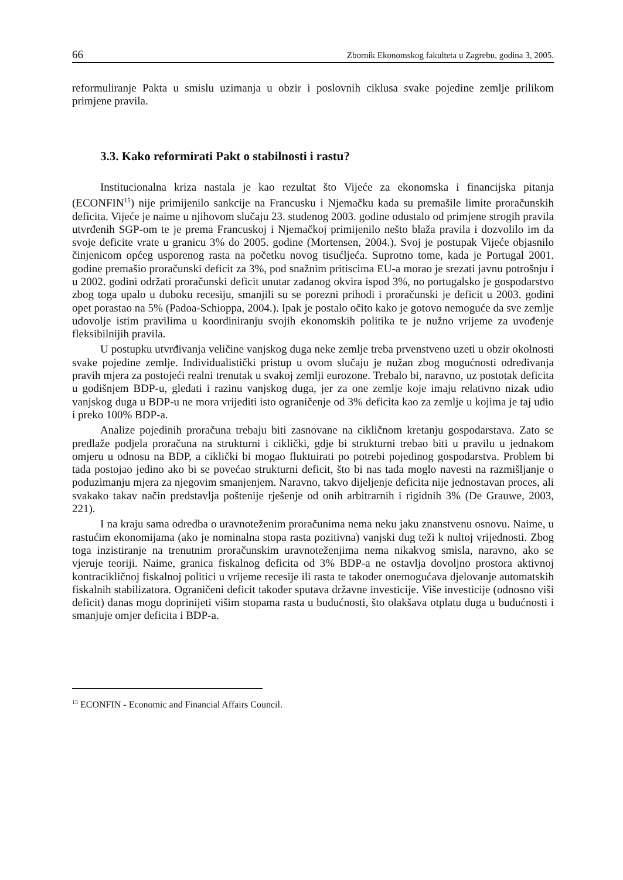66 Zbornik Ekonomskog fakulteta u Zagrebu, godina 3, 2005.
reformuliranje Pakta u smislu uzimanja u obzir i poslovnih ciklusa svake pojedine zemlje prilikom primjene pravila.
3.3. Kako reformirati Pakt o stabilnosti i rastu?
Institucionalna kriza nastala je kao rezultat što Vijeće za ekonomska i financijska pitanja (ECONFIN<sup>15</sup>) nije primijenilo sankcije na Francusku i Njemačku kada su premašile limite proračunskih deficita. Vijeće je naime u njihovom slučaju 23. studenog 2003. godine odustalo od primjene strogih pravila utvrđenih SGP-om te je prema Francuskoj i Njemačkoj primijenilo nešto blaža pravila i dozvolilo im da svoje deficite vrate u granicu 3% do 2005. godine (Mortensen, 2004.). Svoj je postupak Vijeće objasnilo činjenicom općeg usporenog rasta na početku novog tisućljeća. Suprotno tome, kada je Portugal 2001. godine premašio proračunski deficit za 3%, pod snažnim pritiscima EU-a morao je srezati javnu potrošnju i u 2002. godini održati proračunski deficit unutar zadanog okvira ispod 3%, no portugalsko je gospodarstvo zbog toga upalo u duboku recesiju, smanjili su se porezni prihodi i proračunski je deficit u 2003. godini opet porastao na 5% (Padoa-Schioppa, 2004.). Ipak je postalo očito kako je gotovo nemoguće da sve zemlje udovolje istim pravilima u koordiniranju svojih ekonomskih politika te je nužno vrijeme za uvođenje fleksibilnijih pravila.
U postupku utvrđivanja veličine vanjskog duga neke zemlje treba prvenstveno uzeti u obzir okolnosti svake pojedine zemlje. Individualistički pristup u ovom slučaju je nužan zbog mogućnosti određivanja pravih mjera za postojeći realni trenutak u svakoj zemlji eurozone. Trebalo bi, naravno, uz postotak deficita u godišnjem BDP-u, gledati i razinu vanjskog duga, jer za one zemlje koje imaju relativno nizak udio vanjskog duga u BDP-u ne mora vrijediti isto ograničenje od 3% deficita kao za zemlje u kojima je taj udio i preko 100% BDP-a.
Analize pojedinih proračuna trebaju biti zasnovane na cikličnom kretanju gospodarstava. Zato se predlaže podjela proračuna na strukturni i ciklički, gdje bi strukturni trebao biti u pravilu u jednakom omjeru u odnosu na BDP, a ciklički bi mogao fluktuirati po potrebi pojedinog gospodarstva. Problem bi tada postojao jedino ako bi se povećao strukturni deficit, što bi nas tada moglo navesti na razmišljanje o poduzimanju mjera za njegovim smanjenjem. Naravno, takvo dijeljenje deficita nije jednostavan proces, ali svakako takav način predstavlja poštenije rješenje od onih arbitrarnih i rigidnih 3% (De Grauwe, 2003, 221).
I na kraju sama odredba o uravnoteženim proračunima nema neku jaku znanstvenu osnovu. Naime, u rastućim ekonomijama (ako je nominalna stopa rasta pozitivna) vanjski dug teži k nultoj vrijednosti. Zbog toga inzistiranje na trenutnim proračunskim uravnoteženjima nema nikakvog smisla, naravno, ako se vjeruje teoriji. Naime, granica fiskalnog deficita od 3% BDP-a ne ostavlja dovoljno prostora aktivnoj kontracikličnoj fiskalnoj politici u vrijeme recesije ili rasta te također onemogućava djelovanje automatskih fiskalnih stabilizatora. Ograničeni deficit također sputava državne investicije. Više investicije (odnosno viši deficit) danas mogu doprinijeti višim stopama rasta u budućnosti, što olakšava otplatu duga u budućnosti i smanjuje omjer deficita i BDP-a.
<sup>15</sup> ECONFIN - Economic and Financial Affairs Council.